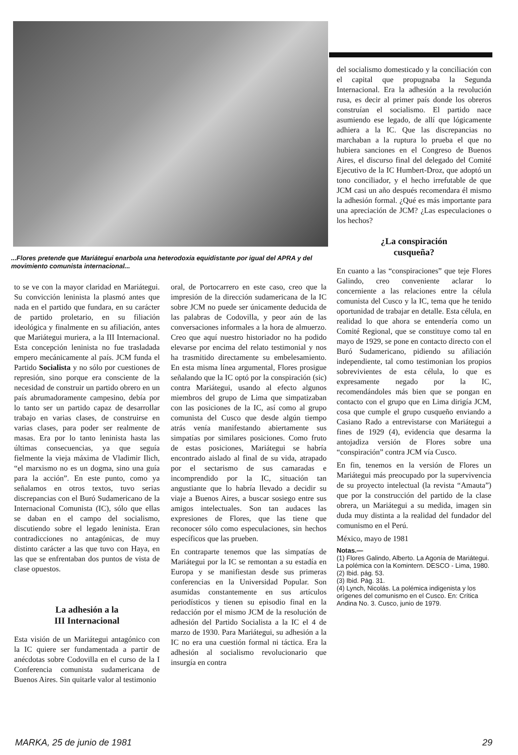...Flores pretende que Mariátegui enarbola una heterodoxia equidistante por igual del APRA y del movimiento comunista internacional...
to se ve con la mayor claridad en Mariátegui. Su convicción leninista la plasmó antes que nada en el partido que fundara, en su carácter de partido proletario, en su filiación ideológica y finalmente en su afiliación, antes que Mariátegui muriera, a la III Internacional. Esta concepción leninista no fue trasladada empero mecánicamente al país. JCM funda el Partido Socialista y no sólo por cuestiones de represión, sino porque era consciente de la necesidad de construir un partido obrero en un país abrumadoramente campesino, debía por lo tanto ser un partido capaz de desarrollar trabajo en varias clases, de construirse en varias clases, para poder ser realmente de masas. Era por lo tanto leninista hasta las últimas consecuencias, ya que seguía fielmente la vieja máxima de Vladimir Ilich, “el marxismo no es un dogma, sino una guía para la acción”. En este punto, como ya señalamos en otros textos, tuvo serias discrepancias con el Buró Sudamericano de la Internacional Comunista (IC), sólo que ellas se daban en el campo del socialismo, discutiendo sobre el legado leninista. Eran contradicciones no antagónicas, de muy distinto carácter a las que tuvo con Haya, en las que se enfrentaban dos puntos de vista de clase opuestos.
La adhesión a la
III Internacional
Esta visión de un Mariátegui antagónico con la IC quiere ser fundamentada a partir de anécdotas sobre Codovilla en el curso de la I Conferencia comunista sudamericana de Buenos Aires. Sin quitarle valor al testimonio
oral, de Portocarrero en este caso, creo que la impresión de la dirección sudamericana de la IC sobre JCM no puede ser únicamente deducida de las palabras de Codovilla, y peor aún de las conversaciones informales a la hora de almuerzo. Creo que aquí nuestro historiador no ha podido elevarse por encima del relato testimonial y nos ha trasmitido directamente su embelesamiento. En esta misma línea argumental, Flores prosigue señalando que la IC optó por la conspiración (sic) contra Mariátegui, usando al efecto algunos miembros del grupo de Lima que simpatizaban con las posiciones de la IC, así como al grupo comunista del Cusco que desde algún tiempo atrás venía manifestando abiertamente sus simpatías por similares posiciones. Como fruto de estas posiciones, Mariátegui se habría encontrado aislado al final de su vida, atrapado por el sectarismo de sus camaradas e incomprendido por la IC, situación tan angustiante que lo habría llevado a decidir su viaje a Buenos Aires, a buscar sosiego entre sus amigos intelectuales. Son tan audaces las expresiones de Flores, que las tiene que reconocer sólo como especulaciones, sin hechos específicos que las prueben.
En contraparte tenemos que las simpatías de Mariátegui por la IC se remontan a su estadía en Europa y se manifiestan desde sus primeras conferencias en la Universidad Popular. Son asumidas constantemente en sus artículos periodísticos y tienen su episodio final en la redacción por el mismo JCM de la resolución de adhesión del Partido Socialista a la IC el 4 de marzo de 1930. Para Mariátegui, su adhesión a la IC no era una cuestión formal ni táctica. Era la adhesión al socialismo revolucionario que insurgía en contra
del socialismo domesticado y la conciliación con el capital que propugnaba la Segunda Internacional. Era la adhesión a la revolución rusa, es decir al primer país donde los obreros construían el socialismo. El partido nace asumiendo ese legado, de allí que lógicamente adhiera a la IC. Que las discrepancias no marchaban a la ruptura lo prueba el que no hubiera sanciones en el Congreso de Buenos Aires, el discurso final del delegado del Comité Ejecutivo de la IC Humbert-Droz, que adoptó un tono conciliador, y el hecho irrefutable de que JCM casi un año después recomendara él mismo la adhesión formal. ¿Qué es más importante para una apreciación de JCM? ¿Las especulaciones o los hechos?
¿La conspiración
cusqueña?
En cuanto a las “conspiraciones” que teje Flores Galindo, creo conveniente aclarar lo concerniente a las relaciones entre la célula comunista del Cusco y la IC, tema que he tenido oportunidad de trabajar en detalle. Esta célula, en realidad lo que ahora se entendería como un Comité Regional, que se constituye como tal en mayo de 1929, se pone en contacto directo con el Buró Sudamericano, pidiendo su afiliación independiente, tal como testimonian los propios sobrevivientes de esta célula, lo que es expresamente negado por la IC, recomendándoles más bien que se pongan en contacto con el grupo que en Lima dirigía JCM, cosa que cumple el grupo cusqueño enviando a Casiano Rado a entrevistarse con Mariátegui a fines de 1929 (4), evidencia que desarma la antojadiza versión de Flores sobre una “conspiración” contra JCM vía Cusco.
En fin, tenemos en la versión de Flores un Mariátegui más preocupado por la supervivencia de su proyecto intelectual (la revista “Amauta”) que por la construcción del partido de la clase obrera, un Mariátegui a su medida, imagen sin duda muy distinta a la realidad del fundador del comunismo en el Perú.
México, mayo de 1981
Notas.—
(1) Flores Galindo, Alberto. La Agonía de Mariátegui. La polémica con la Komintern. DESCO - Lima, 1980.
(2) Ibid. pág. 53.
(3) Ibid. Pág. 31.
(4) Lynch, Nicolás. La polémica indigenista y los orígenes del comunismo en el Cusco. En: Crítica Andina No. 3. Cusco, junio de 1979.
MARKA, 25 de junio de 1981 29